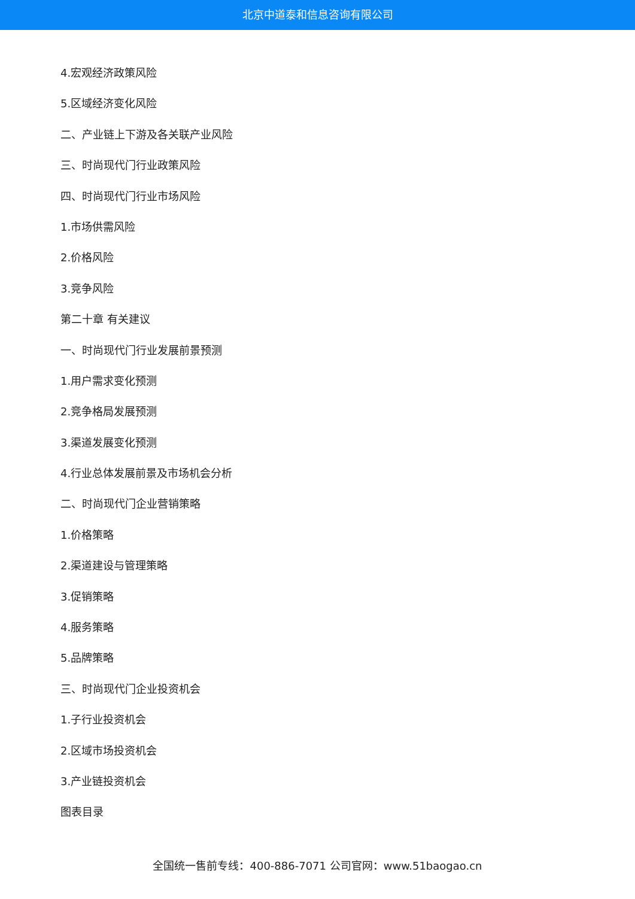北京中道泰和信息咨询有限公司
4.宏观经济政策风险
5.区域经济变化风险
二、产业链上下游及各关联产业风险
三、时尚现代门行业政策风险
四、时尚现代门行业市场风险
1.市场供需风险
2.价格风险
3.竞争风险
第二十章 有关建议
一、时尚现代门行业发展前景预测
1.用户需求变化预测
2.竞争格局发展预测
3.渠道发展变化预测
4.行业总体发展前景及市场机会分析
二、时尚现代门企业营销策略
1.价格策略
2.渠道建设与管理策略
3.促销策略
4.服务策略
5.品牌策略
三、时尚现代门企业投资机会
1.子行业投资机会
2.区域市场投资机会
3.产业链投资机会
图表目录
全国统一售前专线：400-886-7071 公司官网：www.51baogao.cn